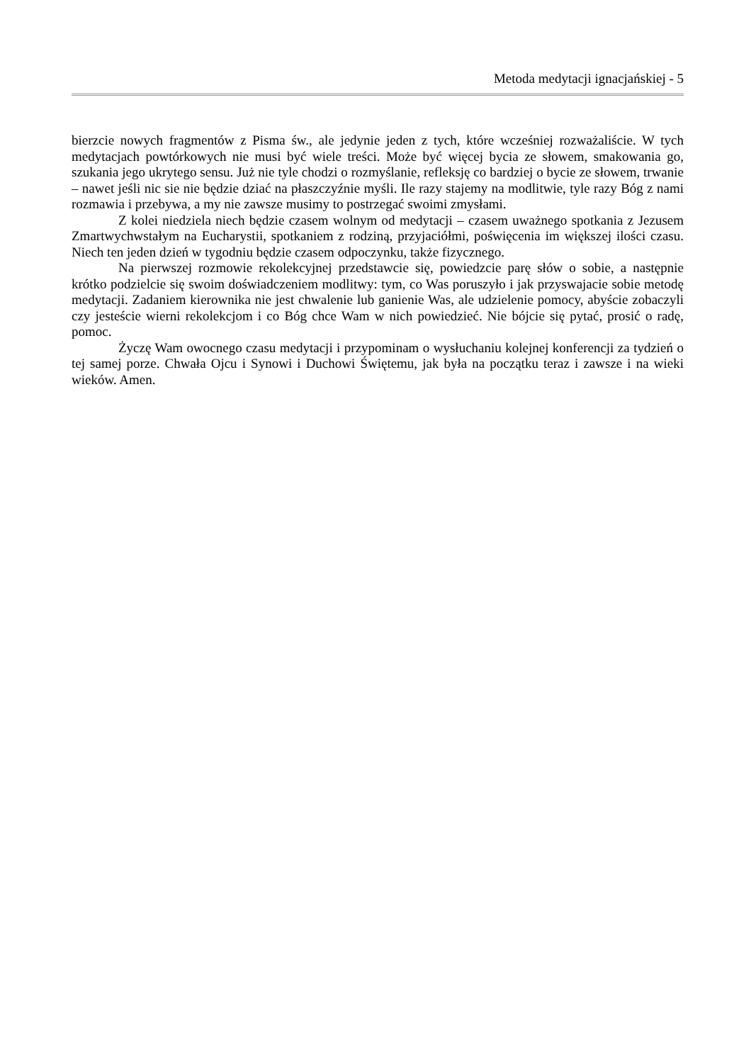Metoda medytacji ignacjańskiej - 5
bierzcie nowych fragmentów z Pisma św., ale jedynie jeden z tych, które wcześniej rozważaliście. W tych medytacjach powtórkowych nie musi być wiele treści. Może być więcej bycia ze słowem, smakowania go, szukania jego ukrytego sensu. Już nie tyle chodzi o rozmyślanie, refleksję co bardziej o bycie ze słowem, trwanie – nawet jeśli nic sie nie będzie dziać na płaszczyźnie myśli. Ile razy stajemy na modlitwie, tyle razy Bóg z nami rozmawia i przebywa, a my nie zawsze musimy to postrzegać swoimi zmysłami.
Z kolei niedziela niech będzie czasem wolnym od medytacji – czasem uważnego spotkania z Jezusem Zmartwychwstałym na Eucharystii, spotkaniem z rodziną, przyjaciółmi, poświęcenia im większej ilości czasu. Niech ten jeden dzień w tygodniu będzie czasem odpoczynku, także fizycznego.
Na pierwszej rozmowie rekolekcyjnej przedstawcie się, powiedzcie parę słów o sobie, a następnie krótko podzielcie się swoim doświadczeniem modlitwy: tym, co Was poruszyło i jak przyswajacie sobie metodę medytacji. Zadaniem kierownika nie jest chwalenie lub ganienie Was, ale udzielenie pomocy, abyście zobaczyli czy jesteście wierni rekolekcjom i co Bóg chce Wam w nich powiedzieć. Nie bójcie się pytać, prosić o radę, pomoc.
Życzę Wam owocnego czasu medytacji i przypominam o wysłuchaniu kolejnej konferencji za tydzień o tej samej porze. Chwała Ojcu i Synowi i Duchowi Świętemu, jak była na początku teraz i zawsze i na wieki wieków. Amen.